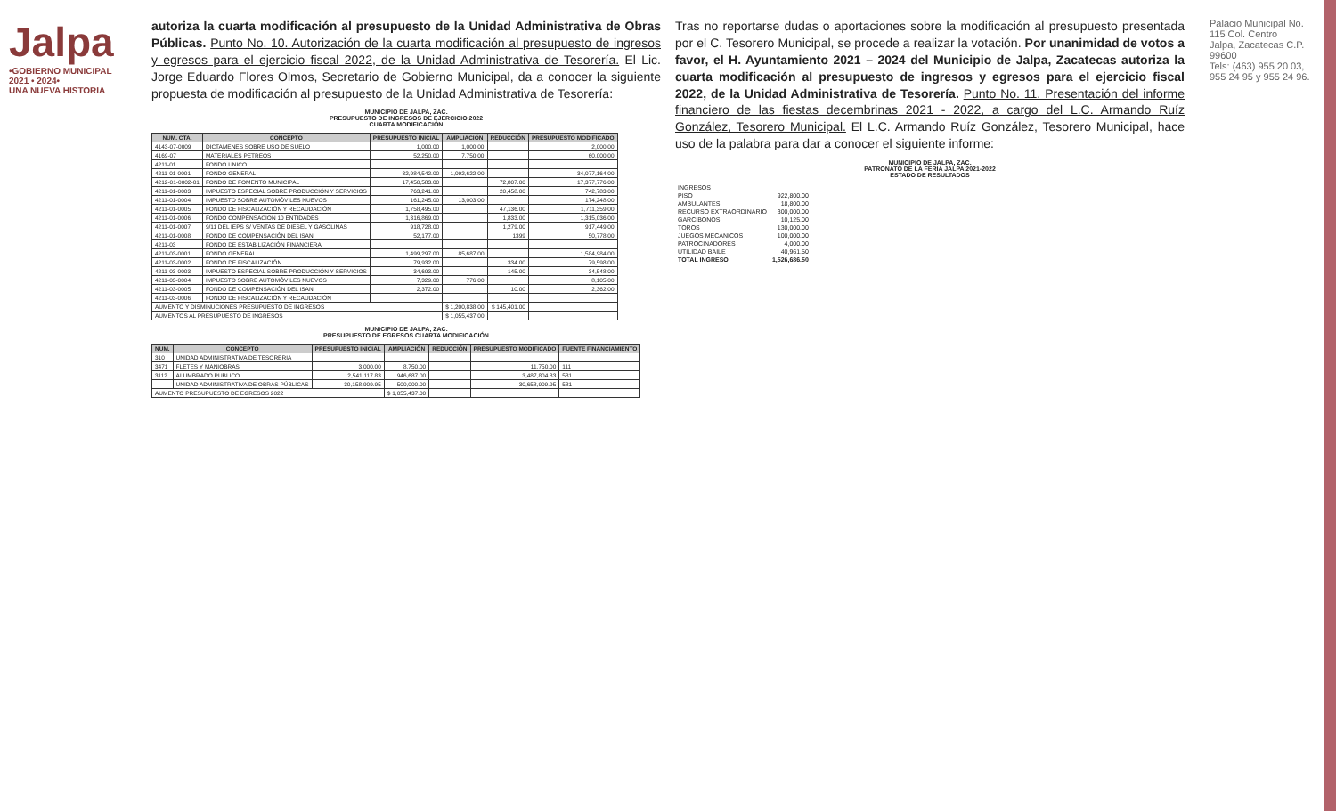Jalpa
•GOBIERNO MUNICIPAL 2021 • 2024•
UNA NUEVA HISTORIA
autoriza la cuarta modificación al presupuesto de la Unidad Administrativa de Obras Públicas. Punto No. 10. Autorización de la cuarta modificación al presupuesto de ingresos y egresos para el ejercicio fiscal 2022, de la Unidad Administrativa de Tesorería. El Lic. Jorge Eduardo Flores Olmos, Secretario de Gobierno Municipal, da a conocer la siguiente propuesta de modificación al presupuesto de la Unidad Administrativa de Tesorería:
MUNICIPIO DE JALPA, ZAC.
PRESUPUESTO DE INGRESOS DE EJERCICIO 2022
CUARTA MODIFICACIÓN
| NUM. CTA. | CONCEPTO | PRESUPUESTO INICIAL | AMPLIACIÓN | REDUCCIÓN | PRESUPUESTO MODIFICADO |
| --- | --- | --- | --- | --- | --- |
| 4143-07-0009 | DICTAMENES SOBRE USO DE SUELO | 1,000.00 | 1,000.00 | | 2,000.00 |
| 4169-07 | MATERIALES PETREOS | 52,250.00 | 7,750.00 | | 60,000.00 |
| 4211-01 | FONDO UNICO | | | | |
| 4211-01-0001 | FONDO GENERAL | 32,984,542.00 | 1,092,622.00 | | 34,077,164.00 |
| 4212-01-0002-01 | FONDO DE FOMENTO MUNICIPAL | 17,450,583.00 | | 72,807.00 | 17,377,776.00 |
| 4211-01-0003 | IMPUESTO ESPECIAL SOBRE PRODUCCIÓN Y SERVICIOS | 763,241.00 | | 20,458.00 | 742,783.00 |
| 4211-01-0004 | IMPUESTO SOBRE AUTOMÓVILES NUEVOS | 161,245.00 | 13,003.00 | | 174,248.00 |
| 4211-01-0005 | FONDO DE FISCALIZACIÓN Y RECAUDACIÓN | 1,758,495.00 | | 47,136.00 | 1,711,359.00 |
| 4211-01-0006 | FONDO COMPENSACIÓN 10 ENTIDADES | 1,316,869.00 | | 1,833.00 | 1,315,036.00 |
| 4211-01-0007 | 9/11 DEL IEPS S/ VENTAS DE DIESEL Y GASOLINAS | 918,728.00 | | 1,279.00 | 917,449.00 |
| 4211-01-0008 | FONDO DE COMPENSACIÓN DEL ISAN | 52,177.00 | | 1399 | 50,778.00 |
| 4211-03 | FONDO DE ESTABILIZACIÓN FINANCIERA | | | | |
| 4211-03-0001 | FONDO GENERAL | 1,499,297.00 | 85,687.00 | | 1,584,984.00 |
| 4211-03-0002 | FONDO DE FISCALIZACIÓN | 79,932.00 | | 334.00 | 79,598.00 |
| 4211-03-0003 | IMPUESTO ESPECIAL SOBRE PRODUCCIÓN Y SERVICIOS | 34,693.00 | | 145.00 | 34,548.00 |
| 4211-03-0004 | IMPUESTO SOBRE AUTOMÓVILES NUEVOS | 7,329.00 | 776.00 | | 8,105.00 |
| 4211-03-0005 | FONDO DE COMPENSACIÓN DEL ISAN | 2,372.00 | | 10.00 | 2,362.00 |
| 4211-03-0006 | FONDO DE FISCALIZACIÓN Y RECAUDACIÓN | | | | |
| AUMENTO Y DISMINUCIONES PRESUPUESTO DE INGRESOS | | | $ 1,200,838.00 | $ 145,401.00 | |
| AUMENTOS AL PRESUPUESTO DE INGRESOS | | | $ 1,055,437.00 | | |
MUNICIPIO DE JALPA, ZAC.
PRESUPUESTO DE EGRESOS CUARTA MODIFICACIÓN
| NUM. | CONCEPTO | PRESUPUESTO INICIAL | AMPLIACIÓN | REDUCCIÓN | PRESUPUESTO MODIFICADO | FUENTE FINANCIAMIENTO |
| --- | --- | --- | --- | --- | --- | --- |
| 310 | UNIDAD ADMINISTRATIVA DE TESORERIA | | | | | |
| 3471 | FLETES Y MANIOBRAS | 3,000.00 | 8,750.00 | | 11,750.00 | 111 |
| 3112 | ALUMBRADO PUBLICO | 2,541,117.83 | 946,687.00 | | 3,487,804.83 | 581 |
| | UNIDAD ADMINISTRATIVA DE OBRAS PÚBLICAS | 30,158,909.95 | 500,000.00 | | 30,658,909.95 | 581 |
| AUMENTO PRESUPUESTO DE EGRESOS 2022 | | | $ 1,055,437.00 | | | |
Tras no reportarse dudas o aportaciones sobre la modificación al presupuesto presentada por el C. Tesorero Municipal, se procede a realizar la votación. Por unanimidad de votos a favor, el H. Ayuntamiento 2021 – 2024 del Municipio de Jalpa, Zacatecas autoriza la cuarta modificación al presupuesto de ingresos y egresos para el ejercicio fiscal 2022, de la Unidad Administrativa de Tesorería. Punto No. 11. Presentación del informe financiero de las fiestas decembrinas 2021 - 2022, a cargo del L.C. Armando Ruíz González, Tesorero Municipal. El L.C. Armando Ruíz González, Tesorero Municipal, hace uso de la palabra para dar a conocer el siguiente informe:
MUNICIPIO DE JALPA, ZAC.
PATRONATO DE LA FERIA JALPA 2021-2022
ESTADO DE RESULTADOS
| INGRESOS | |
| PISO | 922,800.00 |
| AMBULANTES | 18,800.00 |
| RECURSO EXTRAORDINARIO | 300,000.00 |
| GARCIBONOS | 10,125.00 |
| TOROS | 130,000.00 |
| JUEGOS MECANICOS | 100,000.00 |
| PATROCINADORES | 4,000.00 |
| UTILIDAD BAILE | 40,961.50 |
| TOTAL INGRESO | 1,526,686.50 |
Palacio Municipal No. 115 Col. Centro
Jalpa, Zacatecas C.P. 99600
Tels: (463) 955 20 03, 955 24 95 y 955 24 96.